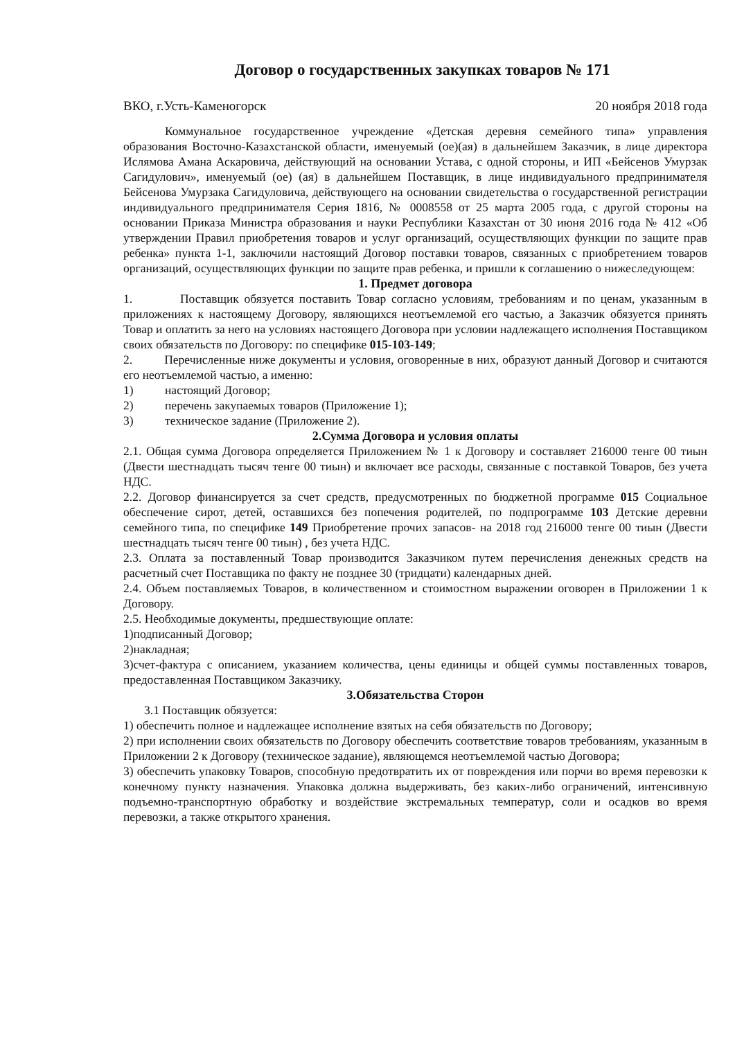Договор о государственных закупках товаров № 171
ВКО, г.Усть-Каменогорск 20 ноября 2018 года
Коммунальное государственное учреждение «Детская деревня семейного типа» управления образования Восточно-Казахстанской области, именуемый (ое)(ая) в дальнейшем Заказчик, в лице директора Ислямова Амана Аскаровича, действующий на основании Устава, с одной стороны, и ИП «Бейсенов Умурзак Сагидулович», именуемый (ое) (ая) в дальнейшем Поставщик, в лице индивидуального предпринимателя Бейсенова Умурзака Сагидуловича, действующего на основании свидетельства о государственной регистрации индивидуального предпринимателя Серия 1816, № 0008558 от 25 марта 2005 года, с другой стороны на основании Приказа Министра образования и науки Республики Казахстан от 30 июня 2016 года № 412 «Об утверждении Правил приобретения товаров и услуг организаций, осуществляющих функции по защите прав ребенка» пункта 1-1, заключили настоящий Договор поставки товаров, связанных с приобретением товаров организаций, осуществляющих функции по защите прав ребенка, и пришли к соглашению о нижеследующем:
1. Предмет договора
1. Поставщик обязуется поставить Товар согласно условиям, требованиям и по ценам, указанным в приложениях к настоящему Договору, являющихся неотъемлемой его частью, а Заказчик обязуется принять Товар и оплатить за него на условиях настоящего Договора при условии надлежащего исполнения Поставщиком своих обязательств по Договору: по специфике 015-103-149;
2. Перечисленные ниже документы и условия, оговоренные в них, образуют данный Договор и считаются его неотъемлемой частью, а именно:
1) настоящий Договор;
2) перечень закупаемых товаров (Приложение 1);
3) техническое задание (Приложение 2).
2.Сумма Договора и условия оплаты
2.1. Общая сумма Договора определяется Приложением № 1 к Договору и составляет 216000 тенге 00 тиын (Двести шестнадцать тысяч тенге 00 тиын) и включает все расходы, связанные с поставкой Товаров, без учета НДС.
2.2. Договор финансируется за счет средств, предусмотренных по бюджетной программе 015 Социальное обеспечение сирот, детей, оставшихся без попечения родителей, по подпрограмме 103 Детские деревни семейного типа, по специфике 149 Приобретение прочих запасов- на 2018 год 216000 тенге 00 тиын (Двести шестнадцать тысяч тенге 00 тиын) , без учета НДС.
2.3. Оплата за поставленный Товар производится Заказчиком путем перечисления денежных средств на расчетный счет Поставщика по факту не позднее 30 (тридцати) календарных дней.
2.4. Объем поставляемых Товаров, в количественном и стоимостном выражении оговорен в Приложении 1 к Договору.
2.5. Необходимые документы, предшествующие оплате:
1)подписанный Договор;
2)накладная;
3)счет-фактура с описанием, указанием количества, цены единицы и общей суммы поставленных товаров, предоставленная Поставщиком Заказчику.
3.Обязательства Сторон
3.1 Поставщик обязуется:
1) обеспечить полное и надлежащее исполнение взятых на себя обязательств по Договору;
2) при исполнении своих обязательств по Договору обеспечить соответствие товаров требованиям, указанным в Приложении 2 к Договору (техническое задание), являющемся неотъемлемой частью Договора;
3) обеспечить упаковку Товаров, способную предотвратить их от повреждения или порчи во время перевозки к конечному пункту назначения. Упаковка должна выдерживать, без каких-либо ограничений, интенсивную подъемно-транспортную обработку и воздействие экстремальных температур, соли и осадков во время перевозки, а также открытого хранения.